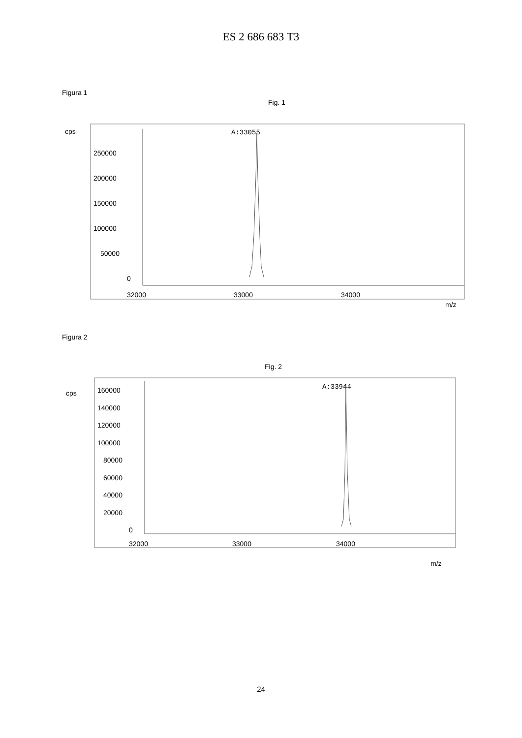ES 2 686 683 T3
Figura 1
Fig. 1
cps
250000
200000
150000
100000
50000
0
32000
33000
34000
m/z
A:33055
Figura 2
Fig. 2
cps
160000
140000
120000
100000
80000
60000
40000
20000
0
32000
33000
34000
m/z
A:33944
24